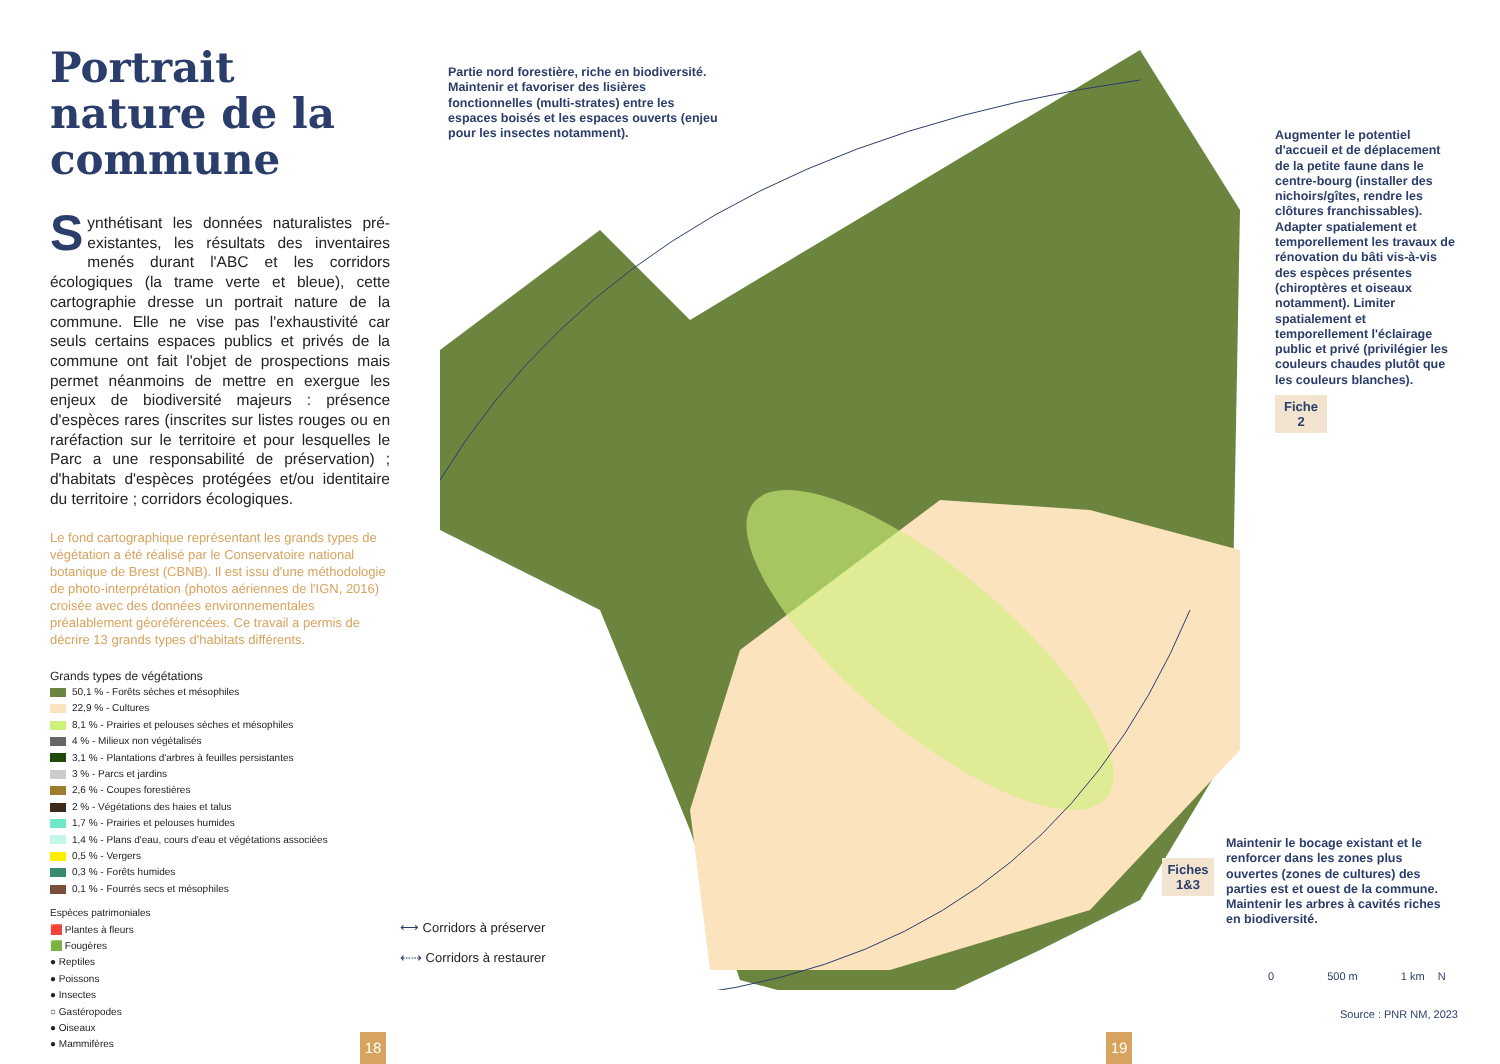Portrait nature de la commune
Synthétisant les données naturalistes pré-existantes, les résultats des inventaires menés durant l'ABC et les corridors écologiques (la trame verte et bleue), cette cartographie dresse un portrait nature de la commune. Elle ne vise pas l'exhaustivité car seuls certains espaces publics et privés de la commune ont fait l'objet de prospections mais permet néanmoins de mettre en exergue les enjeux de biodiversité majeurs : présence d'espèces rares (inscrites sur listes rouges ou en raréfaction sur le territoire et pour lesquelles le Parc a une responsabilité de préservation) ; d'habitats d'espèces protégées et/ou identitaire du territoire ; corridors écologiques.
Le fond cartographique représentant les grands types de végétation a été réalisé par le Conservatoire national botanique de Brest (CBNB). Il est issu d'une méthodologie de photo-interprétation (photos aériennes de l'IGN, 2016) croisée avec des données environnementales préalablement géoréférencées. Ce travail a permis de décrire 13 grands types d'habitats différents.
Grands types de végétations
50,1 % - Forêts sèches et mésophiles
22,9 % - Cultures
8,1 % - Prairies et pelouses sèches et mésophiles
4 % - Milieux non végétalisés
3,1 % - Plantations d'arbres à feuilles persistantes
3 % - Parcs et jardins
2,6 % - Coupes forestières
2 % - Végétations des haies et talus
1,7 % - Prairies et pelouses humides
1,4 % - Plans d'eau, cours d'eau et végétations associées
0,5 % - Vergers
0,3 % - Forêts humides
0,1 % - Fourrés secs et mésophiles
Espèces patrimoniales
🟥 Plantes à fleurs
🟩 Fougères
● Reptiles
● Poissons
● Insectes
○ Gastéropodes
● Oiseaux
● Mammifères
Partie nord forestière, riche en biodiversité. Maintenir et favoriser des lisières fonctionnelles (multi-strates) entre les espaces boisés et les espaces ouverts (enjeu pour les insectes notamment).
Augmenter le potentiel d'accueil et de déplacement de la petite faune dans le centre-bourg (installer des nichoirs/gîtes, rendre les clôtures franchissables). Adapter spatialement et temporellement les travaux de rénovation du bâti vis-à-vis des espèces présentes (chiroptères et oiseaux notamment). Limiter spatialement et temporellement l'éclairage public et privé (privilégier les couleurs chaudes plutôt que les couleurs blanches).
Fiche
2
Fiches
1&3
Maintenir le bocage existant et le renforcer dans les zones plus ouvertes (zones de cultures) des parties est et ouest de la commune. Maintenir les arbres à cavités riches en biodiversité.
⟷ Corridors à préserver
⇠⇢ Corridors à restaurer
0 500 m 1 km N
Source : PNR NM, 2023
18 19